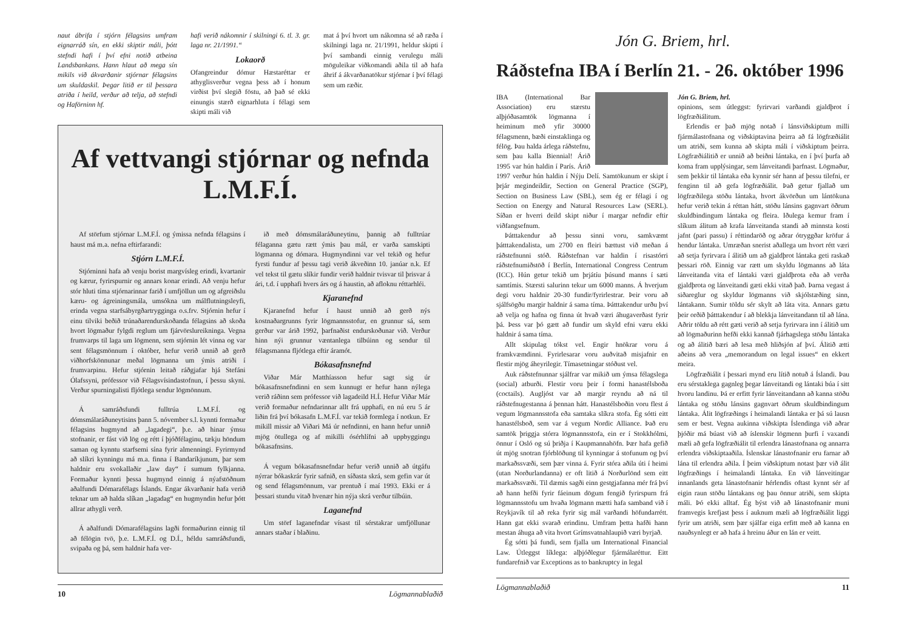naut ábrifa í stjórn félagsins umfram eignarráð sín, en ekki skiptir máli, þótt stefndi hafi í því efni notið atbeina Landsbankans. Hann hlaut að mega sín mikils við ákvarðanir stjórnar félagsins um skuldaskil. Þegar litið er til þessara atriða í heild, verður að telja, að stefndi og Haförninn hf.
hafi verið nákomnir í skilningi 6. tl. 3. gr. laga nr. 21/1991.“
Lokaorð
Ofangreindur dómur Hæstaréttar er athyglisverður vegna þess að í honum virðist því slegið föstu, að það sé ekki einungis stærð eignarhluta í félagi sem skipti máli við
mat á því hvort um nákomna sé að ræða í skilningi laga nr. 21/1991, heldur skipti í því sambandi einnig verulegu máli möguleikar viðkomandi aðila til að hafa áhrif á ákvarðanatökur stjórnar í því félagi sem um ræðir.
Af vettvangi stjórnar og nefnda L.M.F.Í.
Af störfum stjórnar L.M.F.Í. og ýmissa nefnda félagsins í haust má m.a. nefna eftirfarandi:
Stjórn L.M.F.Í.
Stjórninni hafa að venju borist margvísleg erindi, kvartanir og kærur, fyrirspurnir og annars konar erindi. Að venju hefur stór hluti tíma stjórnarinnar farið í umfjöllun um og afgreiðslu kæru- og ágreiningsmála, umsókna um málflutningsleyfi, erinda vegna starfsábyrgðartrygginga o.s.frv. Stjórnin hefur í einu tilviki beðið trúnaðarendurskoðanda félagsins að skoða hvort lögmaður fylgdi reglum um fjárvörslureikninga. Vegna frumvarps til laga um lögmenn, sem stjórnin lét vinna og var sent félagsmönnum í október, hefur verið unnið að gerð viðhorfskönnunar meðal lögmanna um ýmis atriði í frumvarpinu. Hefur stjórnin leitað ráðgjafar hjá Stefáni Ólafssyni, prófessor við Félagsvísindastofnun, í þessu skyni. Verður spurningalisti fljótlega sendur lögmönnum.
Á samráðsfundi fulltrúa L.M.F.Í. og dómsmálaráðuneytisins þann 5. nóvember s.l. kynnti formaður félagsins hugmynd að „lagadegi“, þ.e. að hinar ýmsu stofnanir, er fást við lög og rétt í þjóðfélaginu, tækju höndum saman og kynntu starfsemi sína fyrir almenningi. Fyrirmynd að slíkri kynningu má m.a. finna í Bandaríkjunum, þar sem haldnir eru svokallaðir „law day“ í sumum fylkjanna. Formaður kynnti þessa hugmynd einnig á nýafstöðnum aðalfundi Dómarafélags Íslands. Engar ákvarðanir hafa verið teknar um að halda slíkan „lagadag“ en hugmyndin hefur þótt allrar athygli verð.
Á aðalfundi Dómarafélagsins lagði formaðurinn einnig til að félögin tvö, þ.e. L.M.F.Í. og D.Í., héldu samráðsfundi, svipaða og þá, sem haldnir hafa ver-
ið með dómsmálaráðuneytinu, þannig að fulltrúar félaganna gætu rætt ýmis þau mál, er varða samskipti lögmanna og dómara. Hugmyndinni var vel tekið og hefur fyrsti fundur af þessu tagi verið ákveðinn 10. janúar n.k. Ef vel tekst til gætu slíkir fundir verið haldnir tvisvar til þrisvar á ári, t.d. í upphafi hvers árs og á haustin, að afloknu réttarhléi.
Kjaranefnd
Kjaranefnd hefur í haust unnið að gerð nýs kostnaðargrunns fyrir lögmannsstofur, en grunnur sá, sem gerður var árið 1992, þarfnaðist endurskoðunar við. Verður hinn nýi grunnur væntanlega tilbúinn og sendur til félagsmanna fljótlega eftir áramót.
Bókasafnsnefnd
Viðar Már Matthíasson hefur sagt sig úr bókasafnsnefndinni en sem kunnugt er hefur hann nýlega verið ráðinn sem prófessor við lagadeild H.Í. Hefur Viðar Már verið formaður nefndarinnar allt frá upphafi, en nú eru 5 ár liðin frá því bókasafn L.M.F.Í. var tekið formlega í notkun. Er mikill missir að Viðari Má úr nefndinni, en hann hefur unnið mjög ötullega og af mikilli ósérhlífni að uppbyggingu bókasafnsins.
Á vegum bókasafnsnefndar hefur verið unnið að útgáfu nýrrar bókaskrár fyrir safnið, en síðasta skrá, sem gefin var út og send félagsmönnum, var prentuð í maí 1993. Ekki er á þessari stundu vitað hvenær hin nýja skrá verður tilbúin.
Laganefnd
Um störf laganefndar vísast til sérstakrar umfjöllunar annars staðar í blaðinu.
10 Lögmannablaðið
Jón G. Briem, hrl.
Ráðstefna IBA í Berlín 21. - 26. október 1996
IBA (International Bar Association) eru stærstu alþjóðasamtök lögmanna í heiminum með yfir 30000 félagsmenn, bæði einstaklinga og félög. Þau halda árlega ráðstefnu, sem þau kalla Biennial! Árið 1995 var hún haldin í París. Árið 1997 verður hún haldin í Nýju Delí. Samtökunum er skipt í þrjár megindeildir, Section on General Practice (SGP), Section on Business Law (SBL), sem ég er félagi í og Section on Energy and Natural Resources Law (SERL). Síðan er hverri deild skipt niður í margar nefndir eftir viðfangsefnum.
Þátttakendur að þessu sinni voru, samkvæmt þátttakendalista, um 2700 en fleiri bættust við meðan á ráðstefnunni stóð. Ráðstefnan var haldin í risastórri ráðstefnumiðstöð í Berlín, International Congress Centrum (ICC). Hún getur tekið um þrjátíu þúsund manns í sæti samtímis. Stærsti salurinn tekur um 6000 manns. Á hverjum degi voru haldnir 20-30 fundir/fyrirlestrar. Þeir voru að sjálfsögðu margir haldnir á sama tíma. Þátttakendur urðu því að velja og hafna og finna út hvað væri áhugaverðast fyrir þá. Þess var þó gætt að fundir um skyld efni væru ekki haldnir á sama tíma.
Allt skipulag tókst vel. Engir hnökrar voru á framkvæmdinni. Fyrirlesarar voru auðvitað misjafnir en flestir mjög áheyrilegir. Tímasetningar stóðust vel.
Auk ráðstefnunnar sjálfrar var mikið um ýmsa félagslega (social) atburði. Flestir voru þeir í formi hanastélsboða (coctails). Augljóst var að margir reyndu að ná til ráðstefnugestanna á þennan hátt. Hanastélsboðin voru flest á vegum lögmannsstofa eða samtaka slíkra stofa. Ég sótti eitt hanastélsboð, sem var á vegum Nordic Alliance. Það eru samtök þriggja stórra lögmannsstofa, ein er í Stokkhólmi, önnur í Osló og sú þriðja í Kaupmannahöfn. Þær hafa gefið út mjög snotran fjórblöðung til kynningar á stofunum og því markaðssvæði, sem þær vinna á. Fyrir stóra aðila úti í heimi (utan Norðurlandanna) er oft litið á Norðurlönd sem eitt markaðssvæði. Til dæmis sagði einn gestgjafanna mér frá því að hann hefði fyrir fáeinum dögum fengið fyrirspurn frá lögmannsstofu um hvaða lögmann mætti hafa samband við í Reykjavík til að reka fyrir sig mál varðandi höfundarrétt. Hann gat ekki svarað erindinu. Umfram þetta hafði hann mestan áhuga að vita hvort Grímsvatnahlaupið væri byrjað.
Ég sótti þá fundi, sem fjalla um International Financial Law. Útleggst líklega: alþjóðlegur fjármálaréttur. Eitt fundarefnið var Exceptions as to bankruptcy in legal
Jón G. Briem, hrl.
opinions, sem útleggst: fyrirvari varðandi gjaldþrot í lögfræðiálitum.
Erlendis er það mjög notað í lánsviðskiptum milli fjármálastofnana og viðskiptavina þeirra að fá lögfræðiálit um atriði, sem kunna að skipta máli í viðskiptum þeirra. Lögfræðiálitið er unnið að beiðni lántaka, en í því þurfa að koma fram upplýsingar, sem lánveitandi þarfnast. Lögmaður, sem þekkir til lántaka eða kynnir sér hann af þessu tilefni, er fenginn til að gefa lögfræðiálit. Það getur fjallað um lögfræðilega stöðu lántaka, hvort ákvörðun um lántökuna hefur verið tekin á réttan hátt, stöðu lánsins gagnvart öðrum skuldbindingum lántaka og fleira. Iðulega kemur fram í slíkum álitum að krafa lánveitanda standi að minnsta kosti jafnt (pari passu) í réttindaröð og aðrar ótryggðar kröfur á hendur lántaka. Umræðan snerist aðallega um hvort rétt væri að setja fyrirvara í álitið um að gjaldþrot lántaka geti raskað þessari röð. Einnig var rætt um skyldu lögmanns að láta lánveitanda vita ef lántaki væri gjaldþrota eða að verða gjaldþrota og lánveitandi gæti ekki vitað það. Þarna vegast á siðareglur og skyldur lögmanns við skjólstæðing sinn, lántakann. Sumir töldu sér skylt að láta vita. Annars gætu þeir orðið þátttakendur í að blekkja lánveitandann til að lána. Aðrir töldu að rétt gæti verið að setja fyrirvara inn í álitið um að lögmaðurinn hefði ekki kannað fjárhagslega stöðu lántaka og að álitið bæri að lesa með hliðsjón af því. Álitið ætti aðeins að vera „memorandum on legal issues“ en ekkert meira.
Lögfræðiálit í þessari mynd eru lítið notuð á Íslandi. Þau eru sérstaklega gagnleg þegar lánveitandi og lántaki búa í sitt hvoru landinu. Þá er erfitt fyrir lánveitandann að kanna stöðu lántaka og stöðu lánsins gagnvart öðrum skuldbindingum lántaka. Álit lögfræðings í heimalandi lántaka er þá sú lausn sem er best. Vegna aukinna viðskipta Íslendinga við aðrar þjóðir má búast við að íslenskir lögmenn þurfi í vaxandi mæli að gefa lögfræðiálit til erlendra lánastofnana og annarra erlendra viðskiptaaðila. Íslenskar lánastofnanir eru farnar að lána til erlendra aðila. Í þeim viðskiptum notast þær við álit lögfræðings í heimalandi lántaka. En við lánveitingar innanlands geta lánastofnanir hérlendis oftast kynnt sér af eigin raun stöðu lántakans og þau önnur atriði, sem skipta máli. Þó ekki alltaf. Ég býst við að lánastofnanir muni framvegis krefjast þess í auknum mæli að lögfræðiálit liggi fyrir um atriði, sem þær sjálfar eiga erfitt með að kanna en nauðsynlegt er að hafa á hreinu áður en lán er veitt.
Lögmannablaðið 11